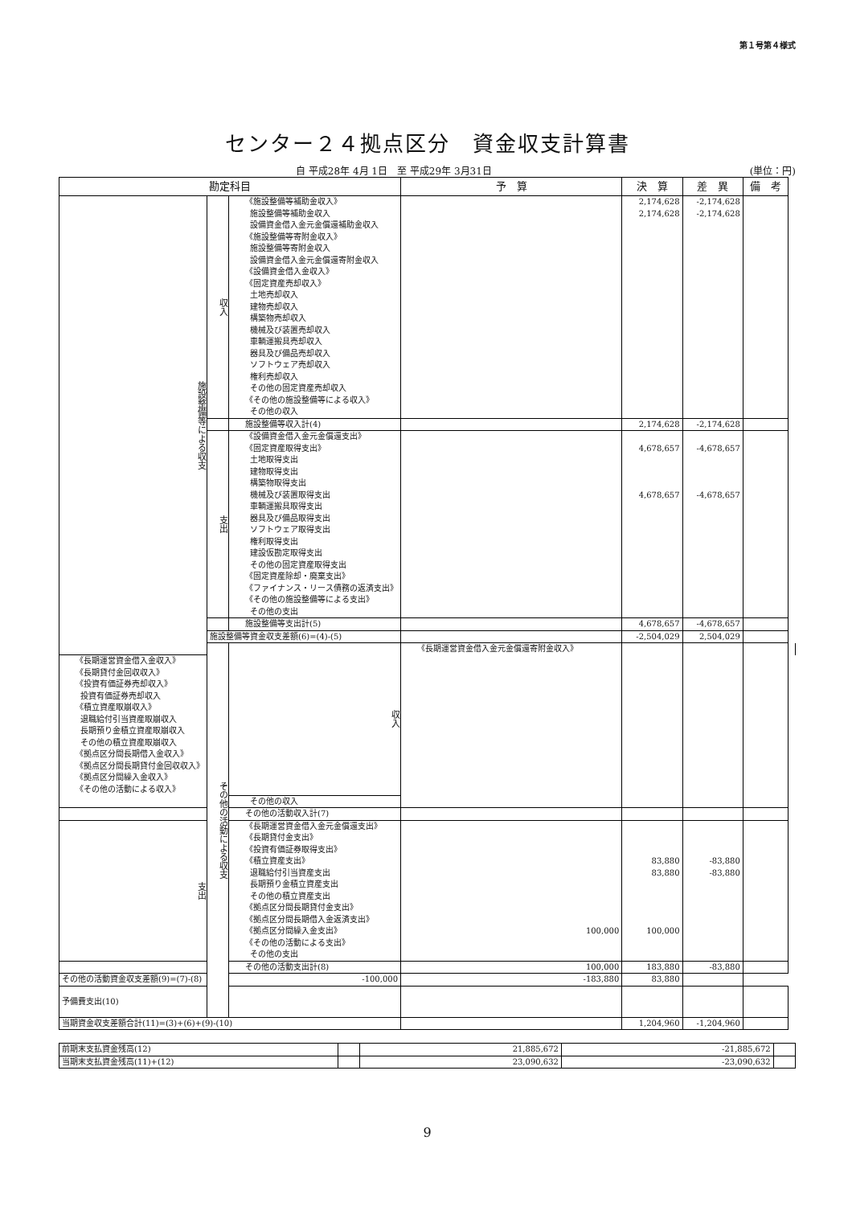第１号第４様式
センター２４拠点区分　資金収支計算書
自 平成28年 4月 1日　至 平成29年 3月31日 (単位：円)
| 勘定科目 | | | 予 算 | 決 算 | 差 異 | 備 考 | |
| --- | --- | --- | --- | --- | --- | --- | --- |
| 施設整備等による収支 | 収入 | 《施設整備等補助金収入》 | | 2,174,628 | -2,174,628 | | |
| | | 施設整備等補助金収入 | | 2,174,628 | -2,174,628 | | |
| | | 設備資金借入金元金償還補助金収入 | | | | | |
| | | 《施設整備等寄附金収入》 | | | | | |
| | | 施設整備等寄附金収入 | | | | | |
| | | 設備資金借入金元金償還寄附金収入 | | | | | |
| | | 《設備資金借入金収入》 | | | | | |
| | | 《固定資産売却収入》 | | | | | |
| | | 土地売却収入 | | | | | |
| | | 建物売却収入 | | | | | |
| | | 構築物売却収入 | | | | | |
| | | 機械及び装置売却収入 | | | | | |
| | | 車輌運搬具売却収入 | | | | | |
| | | 器具及び備品売却収入 | | | | | |
| | | ソフトウェア売却収入 | | | | | |
| | | 権利売却収入 | | | | | |
| | | その他の固定資産売却収入 | | | | | |
| | | 《その他の施設整備等による収入》 | | | | | |
| | | その他の収入 | | | | | |
| | | 施設整備等収入計(4) | | 2,174,628 | -2,174,628 | | |
| | 支出 | 《設備資金借入金元金償還支出》 | | | | | |
| | | 《固定資産取得支出》 | | 4,678,657 | -4,678,657 | | |
| | | 土地取得支出 | | | | | |
| | | 建物取得支出 | | | | | |
| | | 構築物取得支出 | | | | | |
| | | 機械及び装置取得支出 | | 4,678,657 | -4,678,657 | | |
| | | 車輌運搬具取得支出 | | | | | |
| | | 器具及び備品取得支出 | | | | | |
| | | ソフトウェア取得支出 | | | | | |
| | | 権利取得支出 | | | | | |
| | | 建設仮勘定取得支出 | | | | | |
| | | その他の固定資産取得支出 | | | | | |
| | | 《固定資産除却・廃棄支出》 | | | | | |
| | | 《ファイナンス・リース債務の返済支出》 | | | | | |
| | | 《その他の施設整備等による支出》 | | | | | |
| | | その他の支出 | | | | | |
| | | 施設整備等支出計(5) | | 4,678,657 | -4,678,657 | | |
| | 施設整備等資金収支差額(6)=(4)-(5) | | | -2,504,029 | 2,504,029 | | |
| | その他の活動による収支 | 収入 | 《長期運営資金借入金元金償還寄附金収入》 | | | | |
| 《長期運営資金借入金収入》 | | | | | | | |
| 《長期貸付金回収収入》 | | | | | | | |
| 《投資有価証券売却収入》 | | | | | | | |
| 投資有価証券売却収入 | | | | | | | |
| 《積立資産取崩収入》 | | | | | | | |
| 退職給付引当資産取崩収入 | | | | | | | |
| 長期預り金積立資産取崩収入 | | | | | | | |
| その他の積立資産取崩収入 | | | | | | | |
| 《拠点区分間長期借入金収入》 | | | | | | | |
| 《拠点区分間長期貸付金回収収入》 | | | | | | | |
| 《拠点区分間繰入金収入》 | | | | | | | |
| 《その他の活動による収入》 | | | | | | | |
| | | その他の収入 | | | | | |
| | | その他の活動収入計(7) | | | | | |
| 支出 | | 《長期運営資金借入金元金償還支出》 | | | | | |
| | | 《長期貸付金支出》 | | | | | |
| | | 《投資有価証券取得支出》 | | | | | |
| | | 《積立資産支出》 | | 83,880 | -83,880 | | |
| | | 退職給付引当資産支出 | | 83,880 | -83,880 | | |
| | | 長期預り金積立資産支出 | | | | | |
| | | その他の積立資産支出 | | | | | |
| | | 《拠点区分間長期貸付金支出》 | | | | | |
| | | 《拠点区分間長期借入金返済支出》 | | | | | |
| | | 《拠点区分間繰入金支出》 | 100,000 | 100,000 | | | |
| | | 《その他の活動による支出》 | | | | | |
| | | その他の支出 | | | | | |
| | | その他の活動支出計(8) | 100,000 | 183,880 | -83,880 | | |
| その他の活動資金収支差額(9)=(7)-(8) | | -100,000 | -183,880 | 83,880 | | | |
| 予備費支出(10) | | | | | | | |
| 当期資金収支差額合計(11)=(3)+(6)+(9)-(10) | | | | 1,204,960 | -1,204,960 | | |
| 前期末支払資金残高(12) | | 21,885,672 | -21,885,672 | |
| 当期末支払資金残高(11)+(12) | | 23,090,632 | -23,090,632 | |
9